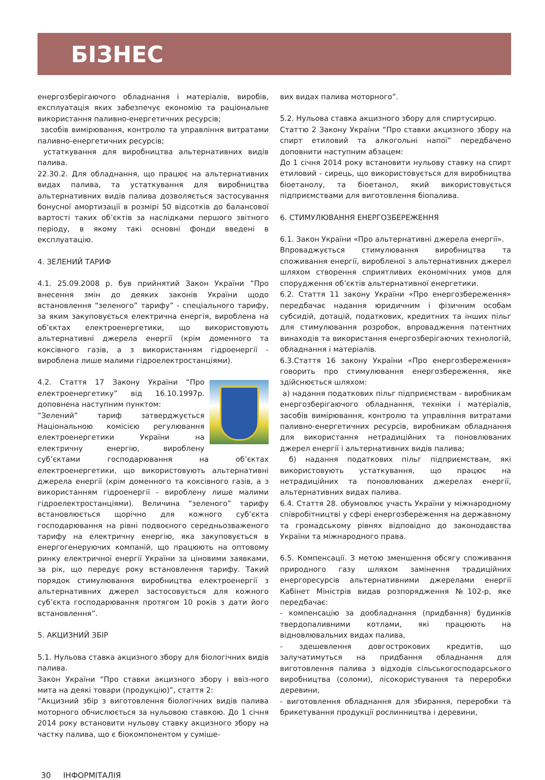БІЗНЕС
енергозберігаючого обладнання і матеріалів, виробів, експлуатація яких забезпечує економію та раціональне використання паливно-енергетичних ресурсів;
засобів вимірювання, контролю та управління витратами паливно-енергетичних ресурсів;
устаткування для виробництва альтернативних видів палива.
22.30.2. Для обладнання, що працює на альтернативних видах палива, та устаткування для виробництва альтернативних видів палива дозволяється застосування бонусної амортизації в розмірі 50 відсотків до балансової вартості таких об’єктів за наслідками першого звітного періоду, в якому такі основні фонди введені в експлуатацію.
4. ЗЕЛЕНИЙ ТАРИФ
4.1. 25.09.2008 р. був прийнятий Закон України ”Про внесення змін до деяких законів України щодо встановлення “зеленого” тарифу” - спеціального тарифу, за яким закуповується електрична енергія, вироблена на об’єктах електроенергетики, що використовують альтернативні джерела енергії (крім доменного та коксівного газів, а з використанням гідроенергії - вироблена лише малими гідроелектростанціями).
4.2. Стаття 17 Закону України “Про електроенергетику” від 16.10.1997р. доповнена наступним пунктом:
“Зелений” тариф затверджується Національною комісією регулювання електроенергетики України на електричну енергію, вироблену суб’єктами господарювання на об’єктах електроенергетики, що використовують альтернативні джерела енергії (крім доменного та коксівного газів, а з використанням гідроенергії - вироблену лише малими гідроелектростанціями). Величина “зеленого” тарифу встановлюється щорічно для кожного суб’єкта господарювання на рівні подвоєного середньозваженого тарифу на електричну енергію, яка закуповується в енергогенеруючих компаній, що працюють на оптовому ринку електричної енергії України за ціновими заявками, за рік, що передує року встановлення тарифу. Такий порядок стимулювання виробництва електроенергії з альтернативних джерел застосовується для кожного суб’єкта господарювання протягом 10 років з дати його встановлення”.
5. АКЦИЗНИЙ ЗБІР
5.1. Нульова ставка акцизного збору для біологічних видів палива.
Закон України “Про ставки акцизного збору і ввіз-ного мита на деякі товари (продукцію)”, стаття 2:
“Акцизний збір з виготовлення біологічних видів палива моторного обчислюється за нульовою ставкою. До 1 січня 2014 року встановити нульову ставку акцизного збору на частку палива, що є біокомпонентом у суміше-
вих видах палива моторного”.
5.2. Нульова ставка акцизного збору для спиртусирцю.
Статтю 2 Закону України “Про ставки акцизного збору на спирт етиловий та алкогольні напої” передбачено доповнити наступним абзацем:
До 1 січня 2014 року встановити нульову ставку на спирт етиловий - сирець, що використовується для виробництва біоетанолу, та біоетанол, який використовується підприємствами для виготовлення біопалива.
6. СТИМУЛЮВАННЯ ЕНЕРГОЗБЕРЕЖЕННЯ
6.1. Закон України «Про альтернативні джерела енергії».
Впроваджується стимулювання виробництва та споживання енергії, виробленої з альтернативних джерел шляхом створення сприятливих економічних умов для спорудження об’єктів альтернативної енергетики.
6.2. Стаття 11 закону України «Про енергозбереження» передбачає надання юридичним і фізичним особам субсидій, дотацій, податкових, кредитних та інших пільг для стимулювання розробок, впровадження патентних винаходів та використання енергозберігаючих технологій, обладнання і матеріалів.
6.3.Стаття 16 закону України «Про енергозбереження» говорить про стимулювання енергозбереження, яке здійснюється шляхом:
а) надання податкових пільг підприємствам - виробникам енергозберігаючого обладнання, техніки і матеріалів, засобів вимірювання, контролю та управління витратами паливно-енергетичних ресурсів, виробникам обладнання для використання нетрадиційних та поновлюваних джерел енергії і альтернативних видів палива;
б) надання податкових пільг підприємствам, які використовують устаткування, що працює на нетрадиційних та поновлюваних джерелах енергії, альтернативних видах палива.
6.4. Стаття 28. обумовлює участь України у міжнародному співробітництві у сфері енергозбереження на державному та громадському рівнях відповідно до законодавства України та міжнародного права.
6.5. Компенсації. З метою зменшення обсягу споживання природного газу шляхом замінення традиційних енергоресурсів альтернативними джерелами енергії Кабінет Міністрів видав розпорядження №102-р, яке передбачає:
- компенсацію за дообладнання (придбання) будинків твердопаливними котлами, які працюють на відновлювальних видах палива,
- здешевлення довгострокових кредитів, що залучатимуться на придбання обладнання для виготовлення палива з відходів сільськогосподарського виробництва (соломи), лісокористування та переробки деревини,
- виготовлення обладнання для збирання, переробки та брикетування продукції рослинництва і деревини,
30 ІНФОРМІТАЛІЯ